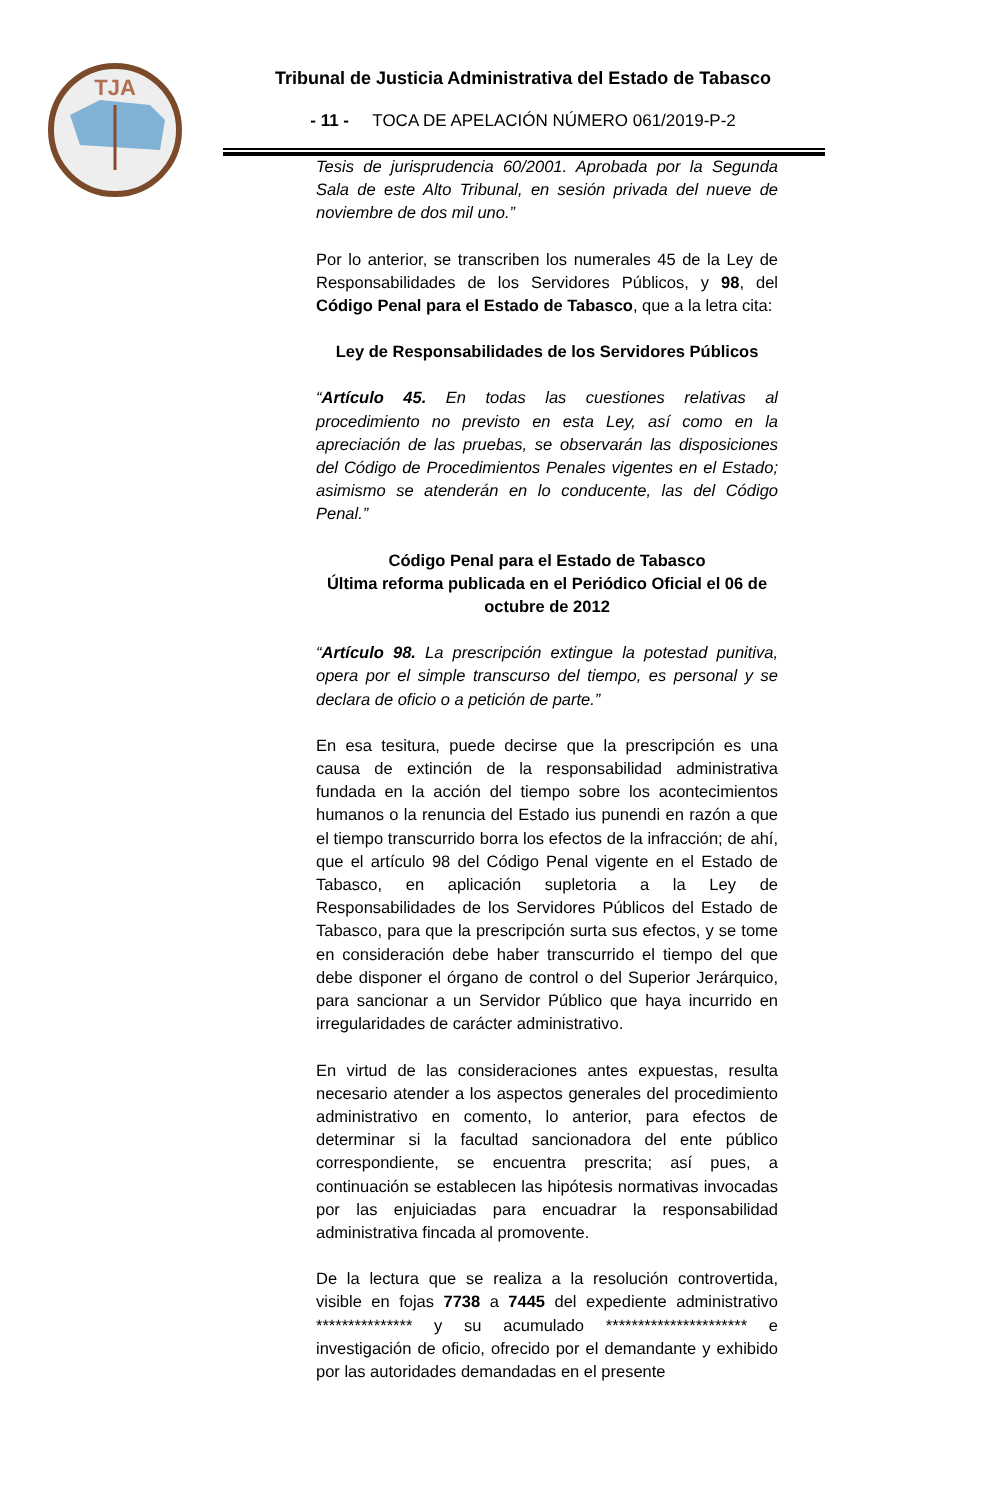TJA
Tribunal de Justicia Administrativa del Estado de Tabasco
- 11 - TOCA DE APELACIÓN NÚMERO 061/2019-P-2
Tesis de jurisprudencia 60/2001. Aprobada por la Segunda Sala de este Alto Tribunal, en sesión privada del nueve de noviembre de dos mil uno.”
Por lo anterior, se transcriben los numerales 45 de la Ley de Responsabilidades de los Servidores Públicos, y 98, del Código Penal para el Estado de Tabasco, que a la letra cita:
Ley de Responsabilidades de los Servidores Públicos
“Artículo 45. En todas las cuestiones relativas al procedimiento no previsto en esta Ley, así como en la apreciación de las pruebas, se observarán las disposiciones del Código de Procedimientos Penales vigentes en el Estado; asimismo se atenderán en lo conducente, las del Código Penal.”
Código Penal para el Estado de Tabasco
Última reforma publicada en el Periódico Oficial el 06 de octubre de 2012
“Artículo 98. La prescripción extingue la potestad punitiva, opera por el simple transcurso del tiempo, es personal y se declara de oficio o a petición de parte.”
En esa tesitura, puede decirse que la prescripción es una causa de extinción de la responsabilidad administrativa fundada en la acción del tiempo sobre los acontecimientos humanos o la renuncia del Estado ius punendi en razón a que el tiempo transcurrido borra los efectos de la infracción; de ahí, que el artículo 98 del Código Penal vigente en el Estado de Tabasco, en aplicación supletoria a la Ley de Responsabilidades de los Servidores Públicos del Estado de Tabasco, para que la prescripción surta sus efectos, y se tome en consideración debe haber transcurrido el tiempo del que debe disponer el órgano de control o del Superior Jerárquico, para sancionar a un Servidor Público que haya incurrido en irregularidades de carácter administrativo.
En virtud de las consideraciones antes expuestas, resulta necesario atender a los aspectos generales del procedimiento administrativo en comento, lo anterior, para efectos de determinar si la facultad sancionadora del ente público correspondiente, se encuentra prescrita; así pues, a continuación se establecen las hipótesis normativas invocadas por las enjuiciadas para encuadrar la responsabilidad administrativa fincada al promovente.
De la lectura que se realiza a la resolución controvertida, visible en fojas 7738 a 7445 del expediente administrativo *************** y su acumulado ********************** e investigación de oficio, ofrecido por el demandante y exhibido por las autoridades demandadas en el presente